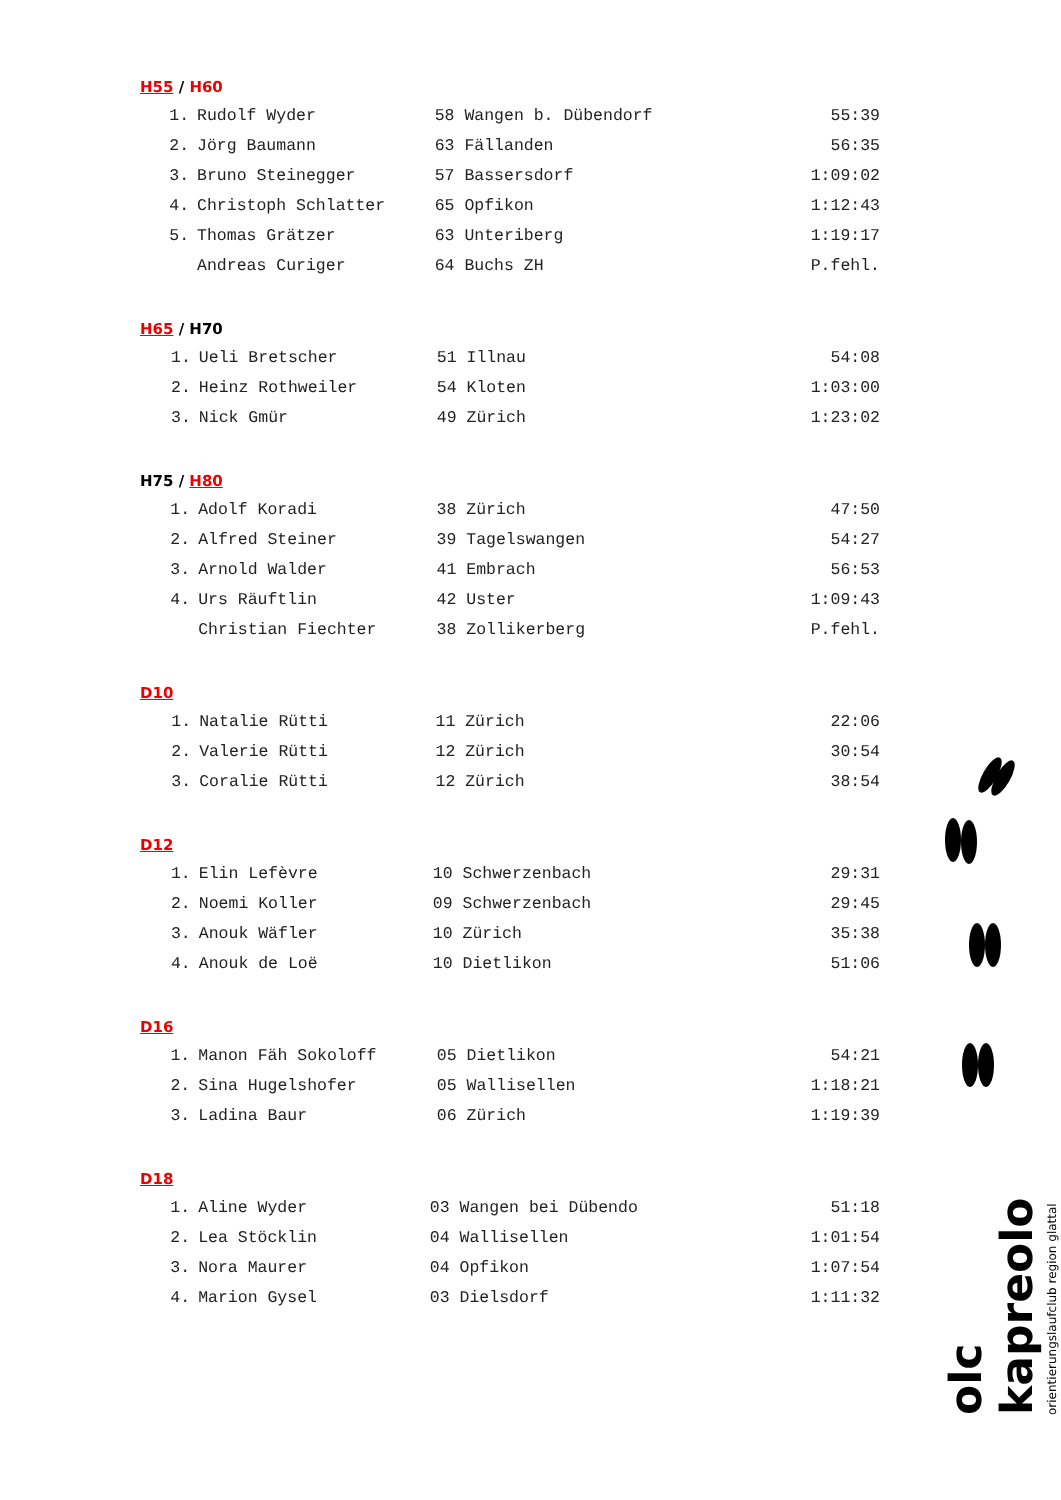H55 / H60
| 1. | Rudolf Wyder | 58 Wangen b. Dübendorf | 55:39 |
| 2. | Jörg Baumann | 63 Fällanden | 56:35 |
| 3. | Bruno Steinegger | 57 Bassersdorf | 1:09:02 |
| 4. | Christoph Schlatter | 65 Opfikon | 1:12:43 |
| 5. | Thomas Grätzer | 63 Unteriberg | 1:19:17 |
| | Andreas Curiger | 64 Buchs ZH | P.fehl. |
H65 / H70
| 1. | Ueli Bretscher | 51 Illnau | 54:08 |
| 2. | Heinz Rothweiler | 54 Kloten | 1:03:00 |
| 3. | Nick Gmür | 49 Zürich | 1:23:02 |
H75 / H80
| 1. | Adolf Koradi | 38 Zürich | 47:50 |
| 2. | Alfred Steiner | 39 Tagelswangen | 54:27 |
| 3. | Arnold Walder | 41 Embrach | 56:53 |
| 4. | Urs Räuftlin | 42 Uster | 1:09:43 |
| | Christian Fiechter | 38 Zollikerberg | P.fehl. |
D10
| 1. | Natalie Rütti | 11 Zürich | 22:06 |
| 2. | Valerie Rütti | 12 Zürich | 30:54 |
| 3. | Coralie Rütti | 12 Zürich | 38:54 |
D12
| 1. | Elin Lefèvre | 10 Schwerzenbach | 29:31 |
| 2. | Noemi Koller | 09 Schwerzenbach | 29:45 |
| 3. | Anouk Wäfler | 10 Zürich | 35:38 |
| 4. | Anouk de Loë | 10 Dietlikon | 51:06 |
D16
| 1. | Manon Fäh Sokoloff | 05 Dietlikon | 54:21 |
| 2. | Sina Hugelshofer | 05 Wallisellen | 1:18:21 |
| 3. | Ladina Baur | 06 Zürich | 1:19:39 |
D18
| 1. | Aline Wyder | 03 Wangen bei Dübendo | 51:18 |
| 2. | Lea Stöcklin | 04 Wallisellen | 1:01:54 |
| 3. | Nora Maurer | 04 Opfikon | 1:07:54 |
| 4. | Marion Gysel | 03 Dielsdorf | 1:11:32 |
olc kapreolo orientierungslaufclub region glattal